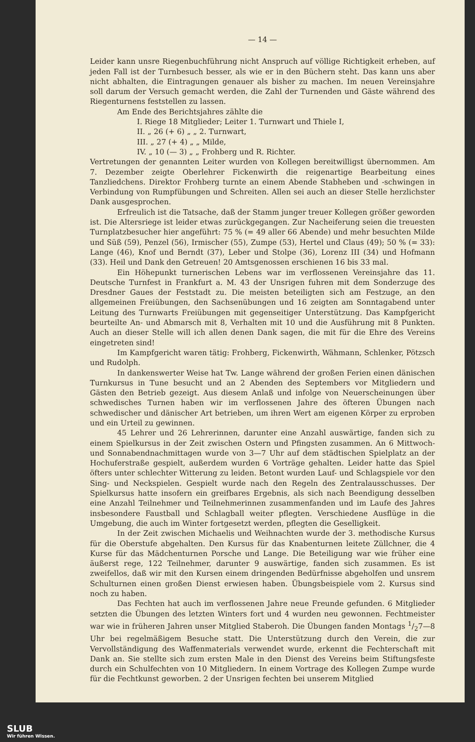— 14 —
Leider kann unsre Riegenbuchführung nicht Anspruch auf völlige Richtigkeit erheben, auf jeden Fall ist der Turnbesuch besser, als wie er in den Büchern steht. Das kann uns aber nicht abhalten, die Eintragungen genauer als bisher zu machen. Im neuen Vereinsjahre soll darum der Versuch gemacht werden, die Zahl der Turnenden und Gäste während des Riegenturnens feststellen zu lassen.
Am Ende des Berichtsjahres zählte die
I. Riege 18 Mitglieder; Leiter 1. Turnwart und Thiele I,
II. „ 26 (+ 6) „ „ 2. Turnwart,
III. „ 27 (+ 4) „ „ Milde,
IV. „ 10 (— 3) „ „ Frohberg und R. Richter.
Vertretungen der genannten Leiter wurden von Kollegen bereitwilligst übernommen. Am 7. Dezember zeigte Oberlehrer Fickenwirth die reigenartige Bearbeitung eines Tanzliedchens. Direktor Frohberg turnte an einem Abende Stabheben und -schwingen in Verbindung von Rumpfübungen und Schreiten. Allen sei auch an dieser Stelle herzlichster Dank ausgesprochen.
Erfreulich ist die Tatsache, daß der Stamm junger treuer Kollegen größer geworden ist. Die Altersriege ist leider etwas zurückgegangen. Zur Nacheiferung seien die treuesten Turnplatzbesucher hier angeführt: 75 % (= 49 aller 66 Abende) und mehr besuchten Milde und Süß (59), Penzel (56), Irmischer (55), Zumpe (53), Hertel und Claus (49); 50 % (= 33): Lange (46), Knof und Berndt (37), Leber und Stolpe (36), Lorenz III (34) und Hofmann (33). Heil und Dank den Getreuen! 20 Amtsgenossen erschienen 16 bis 33 mal.
Ein Höhepunkt turnerischen Lebens war im verflossenen Vereinsjahre das 11. Deutsche Turnfest in Frankfurt a. M. 43 der Unsrigen fuhren mit dem Sonderzuge des Dresdner Gaues der Feststadt zu. Die meisten beteiligten sich am Festzuge, an den allgemeinen Freiübungen, den Sachsenübungen und 16 zeigten am Sonntagabend unter Leitung des Turnwarts Freiübungen mit gegenseitiger Unterstützung. Das Kampfgericht beurteilte An- und Abmarsch mit 8, Verhalten mit 10 und die Ausführung mit 8 Punkten. Auch an dieser Stelle will ich allen denen Dank sagen, die mit für die Ehre des Vereins eingetreten sind!
Im Kampfgericht waren tätig: Frohberg, Fickenwirth, Wähmann, Schlenker, Pötzsch und Rudolph.
In dankenswerter Weise hat Tw. Lange während der großen Ferien einen dänischen Turnkursus in Tune besucht und an 2 Abenden des Septembers vor Mitgliedern und Gästen den Betrieb gezeigt. Aus diesem Anlaß und infolge von Neuerscheinungen über schwedisches Turnen haben wir im verflossenen Jahre des öfteren Übungen nach schwedischer und dänischer Art betrieben, um ihren Wert am eigenen Körper zu erproben und ein Urteil zu gewinnen.
45 Lehrer und 26 Lehrerinnen, darunter eine Anzahl auswärtige, fanden sich zu einem Spielkursus in der Zeit zwischen Ostern und Pfingsten zusammen. An 6 Mittwoch- und Sonnabendnachmittagen wurde von 3—7 Uhr auf dem städtischen Spielplatz an der Hochuferstraße gespielt, außerdem wurden 6 Vorträge gehalten. Leider hatte das Spiel öfters unter schlechter Witterung zu leiden. Betont wurden Lauf- und Schlagspiele vor den Sing- und Neckspielen. Gespielt wurde nach den Regeln des Zentralausschusses. Der Spielkursus hatte insofern ein greifbares Ergebnis, als sich nach Beendigung desselben eine Anzahl Teilnehmer und Teilnehmerinnen zusammenfanden und im Laufe des Jahres insbesondere Faustball und Schlagball weiter pflegten. Verschiedene Ausflüge in die Umgebung, die auch im Winter fortgesetzt werden, pflegten die Geselligkeit.
In der Zeit zwischen Michaelis und Weihnachten wurde der 3. methodische Kursus für die Oberstufe abgehalten. Den Kursus für das Knabenturnen leitete Züllchner, die 4 Kurse für das Mädchenturnen Porsche und Lange. Die Beteiligung war wie früher eine äußerst rege, 122 Teilnehmer, darunter 9 auswärtige, fanden sich zusammen. Es ist zweifellos, daß wir mit den Kursen einem dringenden Bedürfnisse abgeholfen und unsrem Schulturnen einen großen Dienst erwiesen haben. Übungsbeispiele vom 2. Kursus sind noch zu haben.
Das Fechten hat auch im verflossenen Jahre neue Freunde gefunden. 6 Mitglieder setzten die Übungen des letzten Winters fort und 4 wurden neu gewonnen. Fechtmeister war wie in früheren Jahren unser Mitglied Staberoh. Die Übungen fanden Montags 1/27—8 Uhr bei regelmäßigem Besuche statt. Die Unterstützung durch den Verein, die zur Vervollständigung des Waffenmaterials verwendet wurde, erkennt die Fechterschaft mit Dank an. Sie stellte sich zum ersten Male in den Dienst des Vereins beim Stiftungsfeste durch ein Schulfechten von 10 Mitgliedern. In einem Vortrage des Kollegen Zumpe wurde für die Fechtkunst geworben. 2 der Unsrigen fechten bei unserem Mitglied
SLUB
Wir führen Wissen.